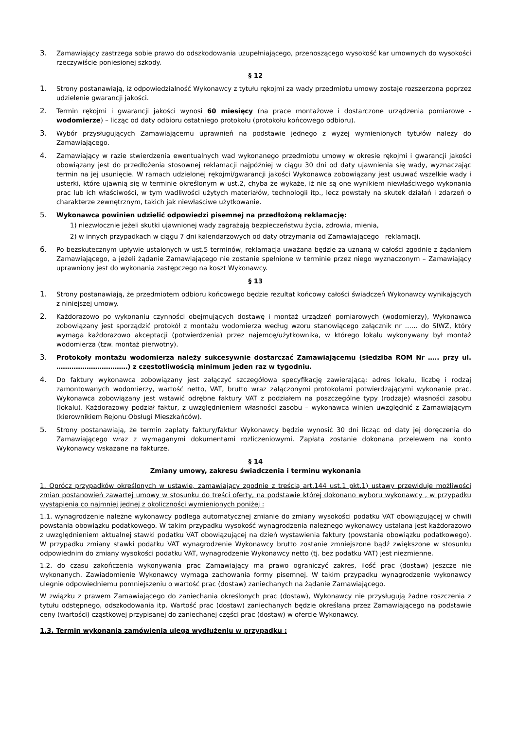3. Zamawiający zastrzega sobie prawo do odszkodowania uzupełniającego, przenoszącego wysokość kar umownych do wysokości rzeczywiście poniesionej szkody.
§ 12
1. Strony postanawiają, iż odpowiedzialność Wykonawcy z tytułu rękojmi za wady przedmiotu umowy zostaje rozszerzona poprzez udzielenie gwarancji jakości.
2. Termin rękojmi i gwarancji jakości wynosi 60 miesięcy (na prace montażowe i dostarczone urządzenia pomiarowe - wodomierze) – licząc od daty odbioru ostatniego protokołu (protokołu końcowego odbioru).
3. Wybór przysługujących Zamawiającemu uprawnień na podstawie jednego z wyżej wymienionych tytułów należy do Zamawiającego.
4. Zamawiający w razie stwierdzenia ewentualnych wad wykonanego przedmiotu umowy w okresie rękojmi i gwarancji jakości obowiązany jest do przedłożenia stosownej reklamacji najpóźniej w ciągu 30 dni od daty ujawnienia się wady, wyznaczając termin na jej usunięcie. W ramach udzielonej rękojmi/gwarancji jakości Wykonawca zobowiązany jest usuwać wszelkie wady i usterki, które ujawnią się w terminie określonym w ust.2, chyba że wykaże, iż nie są one wynikiem niewłaściwego wykonania prac lub ich właściwości, w tym wadliwości użytych materiałów, technologii itp., lecz powstały na skutek działań i zdarzeń o charakterze zewnętrznym, takich jak niewłaściwe użytkowanie.
5. Wykonawca powinien udzielić odpowiedzi pisemnej na przedłożoną reklamację:
1) niezwłocznie jeżeli skutki ujawnionej wady zagrażają bezpieczeństwu życia, zdrowia, mienia,
2) w innych przypadkach w ciągu 7 dni kalendarzowych od daty otrzymania od Zamawiającego reklamacji.
6. Po bezskutecznym upływie ustalonych w ust.5 terminów, reklamacja uważana będzie za uznaną w całości zgodnie z żądaniem Zamawiającego, a jeżeli żądanie Zamawiającego nie zostanie spełnione w terminie przez niego wyznaczonym – Zamawiający uprawniony jest do wykonania zastępczego na koszt Wykonawcy.
§ 13
1. Strony postanawiają, że przedmiotem odbioru końcowego będzie rezultat końcowy całości świadczeń Wykonawcy wynikających z niniejszej umowy.
2. Każdorazowo po wykonaniu czynności obejmujących dostawę i montaż urządzeń pomiarowych (wodomierzy), Wykonawca zobowiązany jest sporządzić protokół z montażu wodomierza według wzoru stanowiącego załącznik nr …… do SIWZ, który wymaga każdorazowo akceptacji (potwierdzenia) przez najemcę/użytkownika, w którego lokalu wykonywany był montaż wodomierza (tzw. montaż pierwotny).
3. Protokoły montażu wodomierza należy sukcesywnie dostarczać Zamawiającemu (siedziba ROM Nr ….. przy ul. ……………………………) z częstotliwością minimum jeden raz w tygodniu.
4. Do faktury wykonawca zobowiązany jest załączyć szczegółowa specyfikację zawierającą: adres lokalu, liczbę i rodzaj zamontowanych wodomierzy, wartość netto, VAT, brutto wraz załączonymi protokołami potwierdzającymi wykonanie prac. Wykonawca zobowiązany jest wstawić odrębne faktury VAT z podziałem na poszczególne typy (rodzaje) własności zasobu (lokalu). Każdorazowy podział faktur, z uwzględnieniem własności zasobu – wykonawca winien uwzględnić z Zamawiającym (kierownikiem Rejonu Obsługi Mieszkańców).
5. Strony postanawiają, że termin zapłaty faktury/faktur Wykonawcy będzie wynosić 30 dni licząc od daty jej doręczenia do Zamawiającego wraz z wymaganymi dokumentami rozliczeniowymi. Zapłata zostanie dokonana przelewem na konto Wykonawcy wskazane na fakturze.
§ 14
Zmiany umowy, zakresu świadczenia i terminu wykonania
1. Oprócz przypadków określonych w ustawie, zamawiający zgodnie z treścią art.144 ust.1 pkt.1) ustawy przewiduje możliwości zmian postanowień zawartej umowy w stosunku do treści oferty, na podstawie której dokonano wyboru wykonawcy , w przypadku wystąpienia co najmniej jednej z okoliczności wymienionych poniżej :
1.1. wynagrodzenie należne wykonawcy podlega automatycznej zmianie do zmiany wysokości podatku VAT obowiązującej w chwili powstania obowiązku podatkowego. W takim przypadku wysokość wynagrodzenia należnego wykonawcy ustalana jest każdorazowo z uwzględnieniem aktualnej stawki podatku VAT obowiązującej na dzień wystawienia faktury (powstania obowiązku podatkowego). W przypadku zmiany stawki podatku VAT wynagrodzenie Wykonawcy brutto zostanie zmniejszone bądź zwiększone w stosunku odpowiednim do zmiany wysokości podatku VAT, wynagrodzenie Wykonawcy netto (tj. bez podatku VAT) jest niezmienne.
1.2. do czasu zakończenia wykonywania prac Zamawiający ma prawo ograniczyć zakres, ilość prac (dostaw) jeszcze nie wykonanych. Zawiadomienie Wykonawcy wymaga zachowania formy pisemnej. W takim przypadku wynagrodzenie wykonawcy ulegnie odpowiedniemu pomniejszeniu o wartość prac (dostaw) zaniechanych na żądanie Zamawiającego.
W związku z prawem Zamawiającego do zaniechania określonych prac (dostaw), Wykonawcy nie przysługują żadne roszczenia z tytułu odstępnego, odszkodowania itp. Wartość prac (dostaw) zaniechanych będzie określana przez Zamawiającego na podstawie ceny (wartości) cząstkowej przypisanej do zaniechanej części prac (dostaw) w ofercie Wykonawcy.
1.3. Termin wykonania zamówienia ulega wydłużeniu w przypadku :